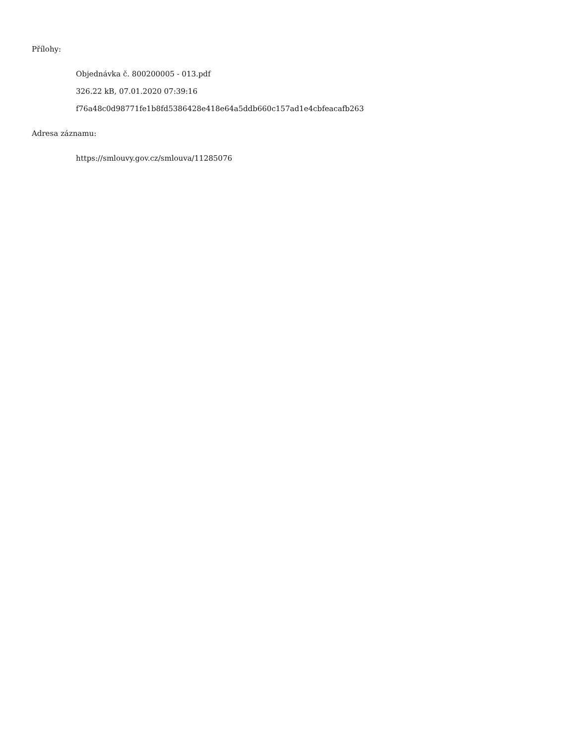Přílohy:
Objednávka č. 800200005 - 013.pdf
326.22 kB, 07.01.2020 07:39:16
f76a48c0d98771fe1b8fd5386428e418e64a5ddb660c157ad1e4cbfeacafb263
Adresa záznamu:
https://smlouvy.gov.cz/smlouva/11285076